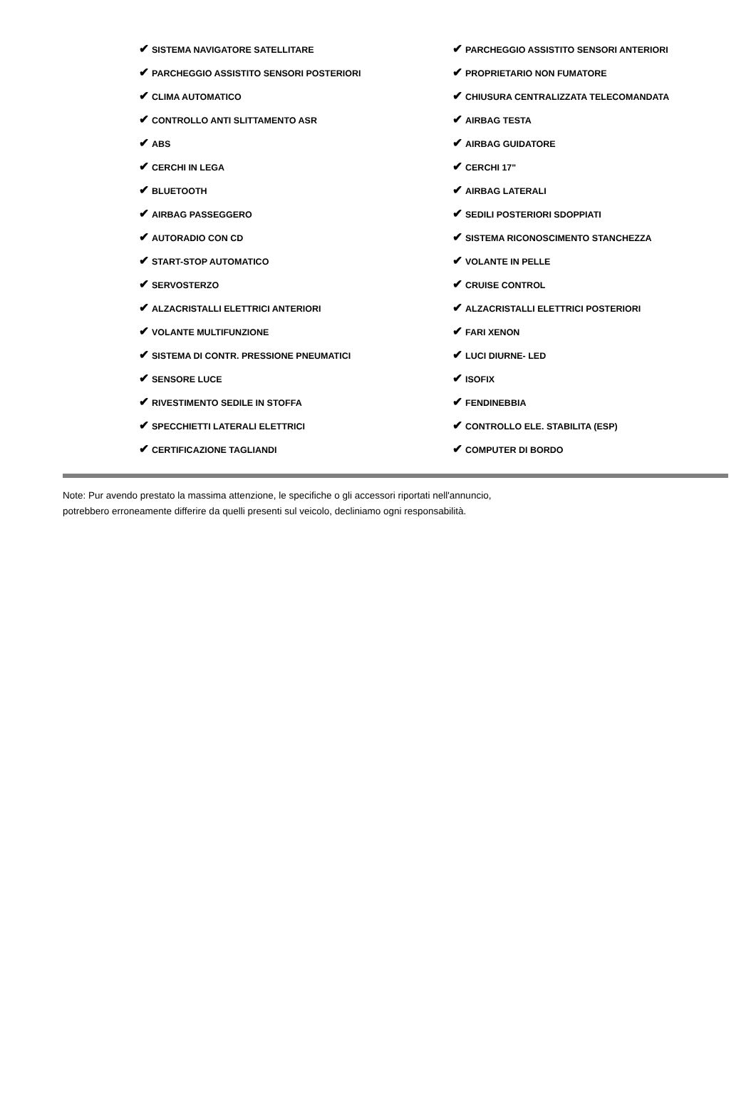| ✔ SISTEMA NAVIGATORE SATELLITARE | ✔ PARCHEGGIO ASSISTITO SENSORI ANTERIORI |
| ✔ PARCHEGGIO ASSISTITO SENSORI POSTERIORI | ✔ PROPRIETARIO NON FUMATORE |
| ✔ CLIMA AUTOMATICO | ✔ CHIUSURA CENTRALIZZATA TELECOMANDATA |
| ✔ CONTROLLO ANTI SLITTAMENTO ASR | ✔ AIRBAG TESTA |
| ✔ ABS | ✔ AIRBAG GUIDATORE |
| ✔ CERCHI IN LEGA | ✔ CERCHI 17" |
| ✔ BLUETOOTH | ✔ AIRBAG LATERALI |
| ✔ AIRBAG PASSEGGERO | ✔ SEDILI POSTERIORI SDOPPIATI |
| ✔ AUTORADIO CON CD | ✔ SISTEMA RICONOSCIMENTO STANCHEZZA |
| ✔ START-STOP AUTOMATICO | ✔ VOLANTE IN PELLE |
| ✔ SERVOSTERZO | ✔ CRUISE CONTROL |
| ✔ ALZACRISTALLI ELETTRICI ANTERIORI | ✔ ALZACRISTALLI ELETTRICI POSTERIORI |
| ✔ VOLANTE MULTIFUNZIONE | ✔ FARI XENON |
| ✔ SISTEMA DI CONTR. PRESSIONE PNEUMATICI | ✔ LUCI DIURNE- LED |
| ✔ SENSORE LUCE | ✔ ISOFIX |
| ✔ RIVESTIMENTO SEDILE IN STOFFA | ✔ FENDINEBBIA |
| ✔ SPECCHIETTI LATERALI ELETTRICI | ✔ CONTROLLO ELE. STABILITA (ESP) |
| ✔ CERTIFICAZIONE TAGLIANDI | ✔ COMPUTER DI BORDO |
Note: Pur avendo prestato la massima attenzione, le specifiche o gli accessori riportati nell'annuncio,
potrebbero erroneamente differire da quelli presenti sul veicolo, decliniamo ogni responsabilità.